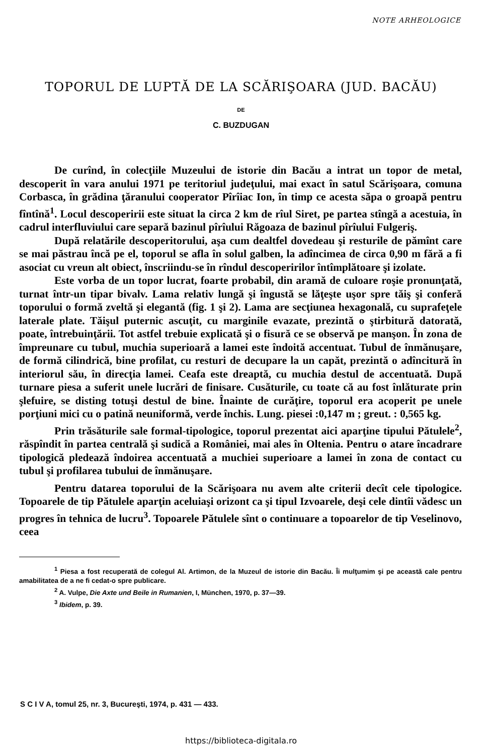NOTE ARHEOLOGICE
TOPORUL DE LUPTĂ DE LA SCĂRIŞOARA (JUD. BACĂU)
DE
C. BUZDUGAN
De curînd, în colecţiile Muzeului de istorie din Bacău a intrat un topor de metal, descoperit în vara anului 1971 pe teritoriul judeţului, mai exact în satul Scărişoara, comuna Corbasca, în grădina ţăranului cooperator Pîrîiac Ion, în timp ce acesta săpa o groapă pentru fîntînă<sup>1</sup>. Locul descoperirii este situat la circa 2 km de rîul Siret, pe partea stîngă a acestuia, în cadrul interfluviului care separă bazinul pîrîului Răgoaza de bazinul pîrîului Fulgeriş.
După relatările descoperitorului, aşa cum dealtfel dovedeau şi resturile de pămînt care se mai păstrau încă pe el, toporul se afla în solul galben, la adîncimea de circa 0,90 m fără a fi asociat cu vreun alt obiect, înscriindu-se în rîndul descoperirilor întîmplătoare şi izolate.
Este vorba de un topor lucrat, foarte probabil, din aramă de culoare roşie pronunţată, turnat într-un tipar bivalv. Lama relativ lungă şi îngustă se lăţeşte uşor spre tăiş şi conferă toporului o formă zveltă şi elegantă (fig. 1 şi 2). Lama are secţiunea hexagonală, cu suprafeţele laterale plate. Tăişul puternic ascuţit, cu marginile evazate, prezintă o ştirbitură datorată, poate, întrebuinţării. Tot astfel trebuie explicată şi o fisură ce se observă pe manşon. În zona de împreunare cu tubul, muchia superioară a lamei este îndoită accentuat. Tubul de înmănuşare, de formă cilindrică, bine profilat, cu resturi de decupare la un capăt, prezintă o adîncitură în interiorul său, în direcţia lamei. Ceafa este dreaptă, cu muchia destul de accentuată. După turnare piesa a suferit unele lucrări de finisare. Cusăturile, cu toate că au fost înlăturate prin şlefuire, se disting totuşi destul de bine. Înainte de curăţire, toporul era acoperit pe unele porţiuni mici cu o patină neuniformă, verde închis. Lung. piesei :0,147 m ; greut. : 0,565 kg.
Prin trăsăturile sale formal-tipologice, toporul prezentat aici aparţine tipului Pătulele<sup>2</sup>, răspîndit în partea centrală şi sudică a României, mai ales în Oltenia. Pentru o atare încadrare tipologică pledează îndoirea accentuată a muchiei superioare a lamei în zona de contact cu tubul şi profilarea tubului de înmănuşare.
Pentru datarea toporului de la Scărişoara nu avem alte criterii decît cele tipologice. Topoarele de tip Pătulele aparţin aceluiaşi orizont ca şi tipul Izvoarele, deşi cele dintîi vădesc un progres în tehnica de lucru<sup>3</sup>. Topoarele Pătulele sînt o continuare a topoarelor de tip Veselinovo, ceea
<sup>1</sup> Piesa a fost recuperată de colegul Al. Artimon, de la Muzeul de istorie din Bacău. Îi mulţumim şi pe această cale pentru amabilitatea de a ne fi cedat-o spre publicare.
<sup>2</sup> A. Vulpe, Die Axte und Beile in Rumanien, I, München, 1970, p. 37—39.
<sup>3</sup> Ibidem, p. 39.
S C I V A, tomul 25, nr. 3, Bucureşti, 1974, p. 431 — 433.
https://biblioteca-digitala.ro